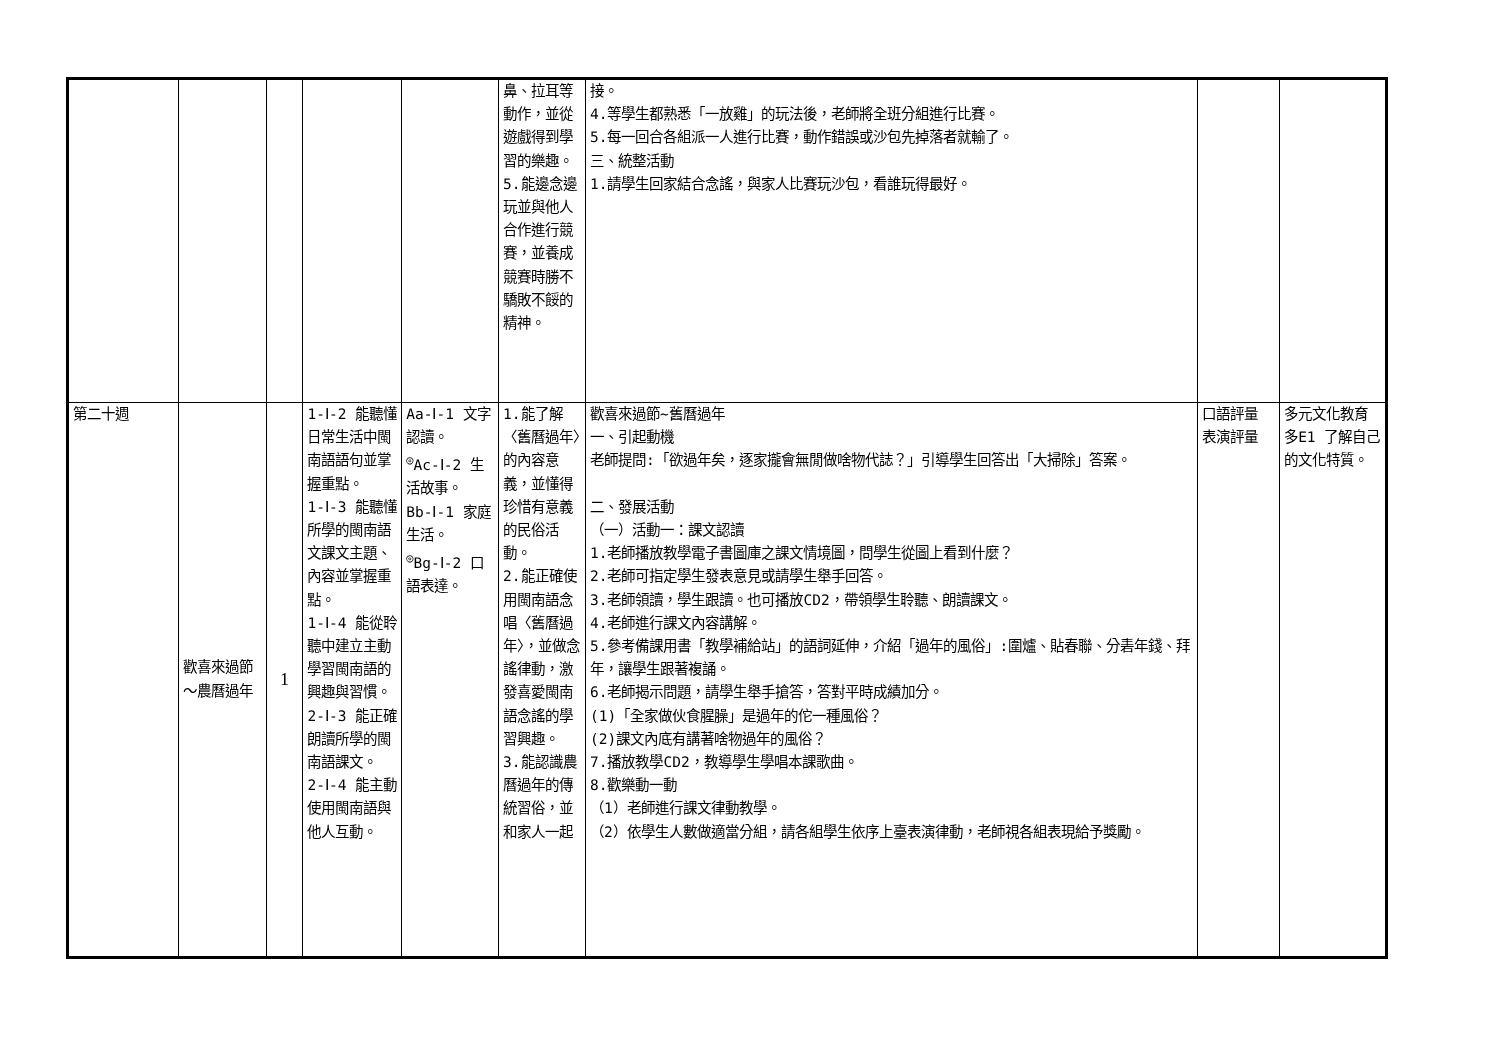| | | | | | 鼻、拉耳等動作，並從遊戲得到學習的樂趣。 5.能邊念邊玩並與他人合作進行競賽，並養成競賽時勝不驕敗不餒的精神。 | 接。 4.等學生都熟悉「一放雞」的玩法後，老師將全班分組進行比賽。 5.每一回合各組派一人進行比賽，動作錯誤或沙包先掉落者就輸了。 三、統整活動 1.請學生回家結合念謠，與家人比賽玩沙包，看誰玩得最好。 | | |
| 第二十週 | 歡喜來過節～農曆過年 | 1 | 1-Ⅰ-2 能聽懂日常生活中閩南語語句並掌握重點。 1-Ⅰ-3 能聽懂所學的閩南語文課文主題、內容並掌握重點。 1-Ⅰ-4 能從聆聽中建立主動學習閩南語的興趣與習慣。 2-Ⅰ-3 能正確朗讀所學的閩南語課文。 2-Ⅰ-4 能主動使用閩南語與他人互動。 | Aa-Ⅰ-1 文字認讀。 <sup>◎</sup>Ac-Ⅰ-2 生活故事。 Bb-Ⅰ-1 家庭生活。 <sup>◎</sup>Bg-Ⅰ-2 口語表達。 | 1.能了解〈舊曆過年〉的內容意義，並懂得珍惜有意義的民俗活動。 2.能正確使用閩南語念唱〈舊曆過年〉，並做念謠律動，激發喜愛閩南語念謠的學習興趣。 3.能認識農曆過年的傳統習俗，並和家人一起 | 歡喜來過節~舊曆過年 一、引起動機 老師提問:「欲過年矣，逐家攏會無閒做啥物代誌？」引導學生回答出「大掃除」答案。 二、發展活動 （一）活動一：課文認讀 1.老師播放教學電子書圖庫之課文情境圖，問學生從圖上看到什麼？ 2.老師可指定學生發表意見或請學生舉手回答。 3.老師領讀，學生跟讀。也可播放CD2，帶領學生聆聽、朗讀課文。 4.老師進行課文內容講解。 5.參考備課用書「教學補給站」的語詞延伸，介紹「過年的風俗」:圍爐、貼春聯、分砉年錢、拜年，讓學生跟著複誦。 6.老師揭示問題，請學生舉手搶答，答對平時成績加分。 (1)「全家做伙食腥臊」是過年的佗一種風俗？ (2)課文內底有講著啥物過年的風俗？ 7.播放教學CD2，教導學生學唱本課歌曲。 8.歡樂動一動 （1）老師進行課文律動教學。 （2）依學生人數做適當分組，請各組學生依序上臺表演律動，老師視各組表現給予獎勵。 | 口語評量 表演評量 | 多元文化教育 多E1 了解自己的文化特質。 |